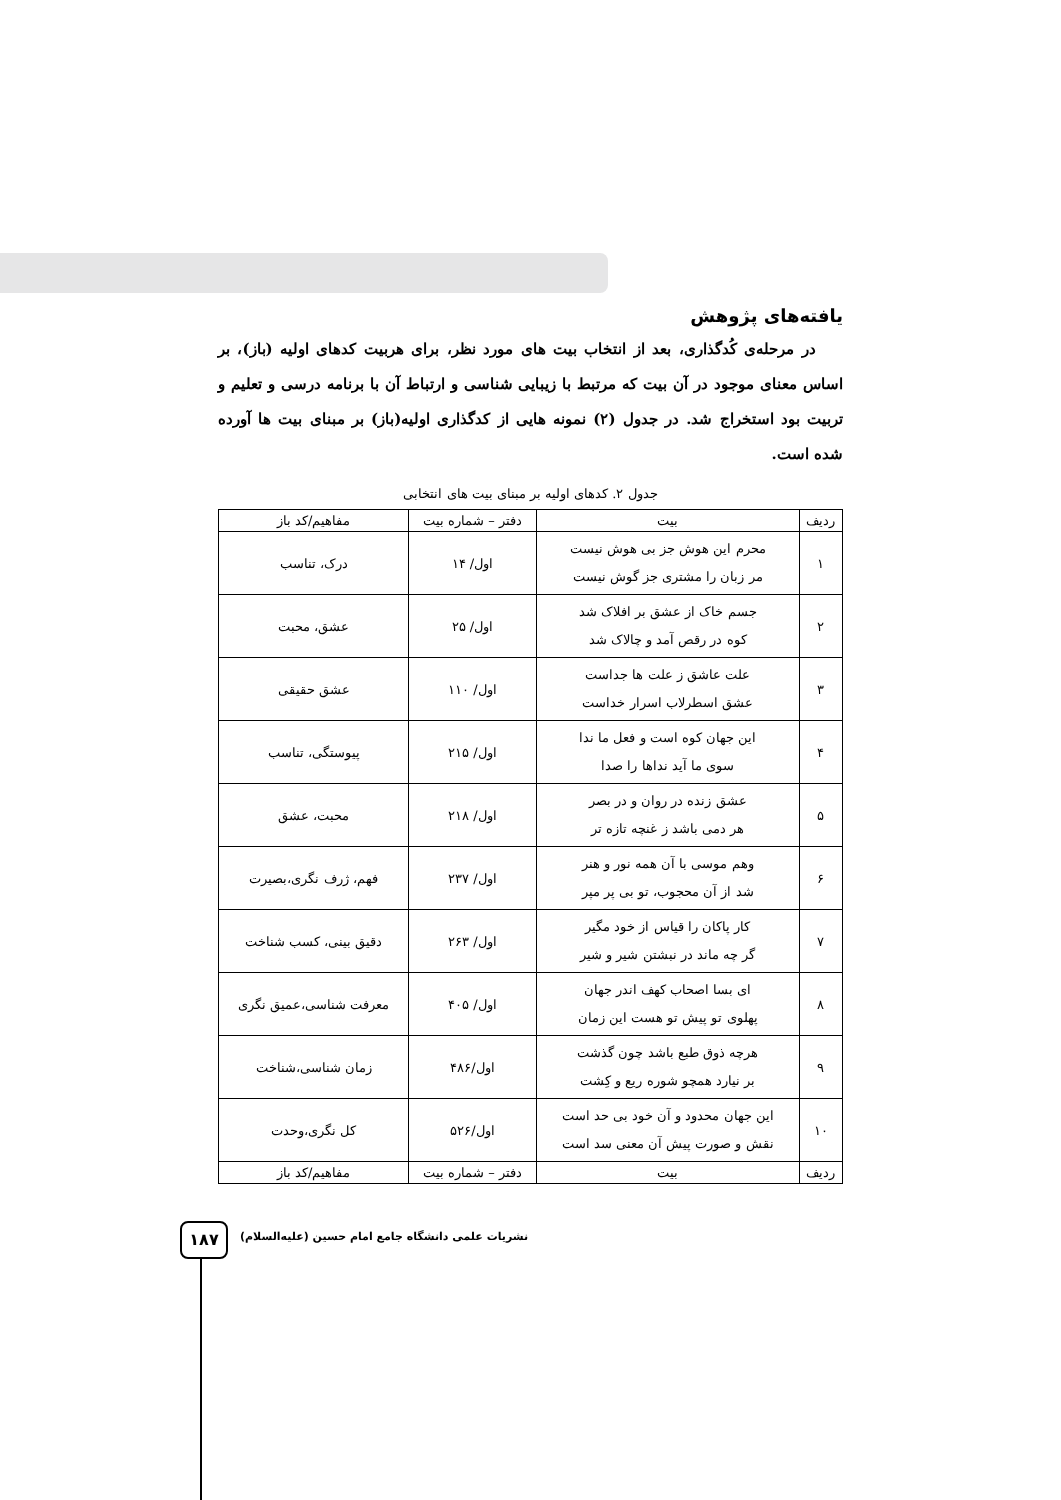یافته‌های پژوهش
در مرحله‌ی کُدگذاری، بعد از انتخاب بیت های مورد نظر، برای هربیت کدهای اولیه (باز)، بر اساس معنای موجود در آن بیت که مرتبط با زیبایی شناسی و ارتباط آن با برنامه درسی و تعلیم و تربیت بود استخراج شد. در جدول (۲) نمونه هایی از کدگذاری اولیه(باز) بر مبنای بیت ها آورده شده است.
جدول ۲. کدهای اولیه بر مبنای بیت های انتخابی
| ردیف | بیت | دفتر – شماره بیت | مفاهیم/کد باز |
| --- | --- | --- | --- |
| ۱ | محرم این هوش جز بی هوش نیست مر زبان را مشتری جز گوش نیست | اول/ ۱۴ | درک، تناسب |
| ۲ | جسم خاک از عشق بر افلاک شد کوه در رقص آمد و چالاک شد | اول/ ۲۵ | عشق، محبت |
| ۳ | علت عاشق ز علت ها جداست عشق اسطرلاب اسرار خداست | اول/ ۱۱۰ | عشق حقیقی |
| ۴ | این جهان کوه است و فعل ما ندا سوی ما آید نداها را صدا | اول/ ۲۱۵ | پیوستگی، تناسب |
| ۵ | عشق زنده در روان و در بصر هر دمی باشد ز غنچه تازه تر | اول/ ۲۱۸ | محبت، عشق |
| ۶ | وهم موسی با آن همه نور و هنر شد از آن محجوب، تو بی پر مپر | اول/ ۲۳۷ | فهم، ژرف نگری،بصیرت |
| ۷ | کار پاکان را قیاس از خود مگیر گر چه ماند در نبشتن شیر و شیر | اول/ ۲۶۳ | دقیق بینی، کسب شناخت |
| ۸ | ای بسا اصحاب کهف اندر جهان پهلوی تو پیش تو هست این زمان | اول/ ۴۰۵ | معرفت شناسی،عمیق نگری |
| ۹ | هرچه ذوق طبع باشد چون گذشت بر نیارد همچو شوره ریع و کِشت | اول/۴۸۶ | زمان شناسی،شناخت |
| ۱۰ | این جهان محدود و آن خود بی حد است نقش و صورت پیش آن معنی سد است | اول/۵۲۶ | کل نگری،وحدت |
| ردیف | بیت | دفتر – شماره بیت | مفاهیم/کد باز |
۱۸۷
نشریات علمی دانشگاه جامع امام حسین (علیه‌السلام)